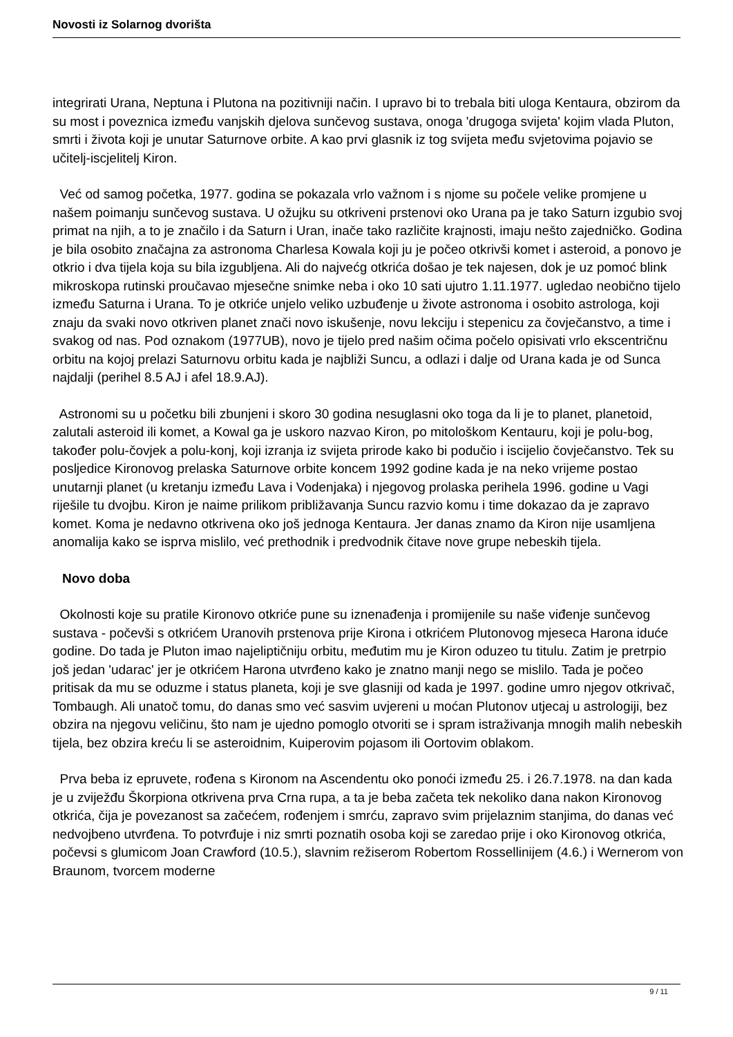Novosti iz Solarnog dvorišta
integrirati Urana, Neptuna i Plutona na pozitivniji način. I upravo bi to trebala biti uloga Kentaura, obzirom da su most i poveznica između vanjskih djelova sunčevog sustava, onoga 'drugoga svijeta' kojim vlada Pluton, smrti i života koji je unutar Saturnove orbite. A kao prvi glasnik iz tog svijeta među svjetovima pojavio se učitelj-iscjelitelj Kiron.
Već od samog početka, 1977. godina se pokazala vrlo važnom i s njome su počele velike promjene u našem poimanju sunčevog sustava. U ožujku su otkriveni prstenovi oko Urana pa je tako Saturn izgubio svoj primat na njih, a to je značilo i da Saturn i Uran, inače tako različite krajnosti, imaju nešto zajedničko. Godina je bila osobito značajna za astronoma Charlesa Kowala koji ju je počeo otkrivši komet i asteroid, a ponovo je otkrio i dva tijela koja su bila izgubljena. Ali do najvećg otkrića došao je tek najesen, dok je uz pomoć blink mikroskopa rutinski proučavao mjesečne snimke neba i oko 10 sati ujutro 1.11.1977. ugledao neobično tijelo između Saturna i Urana. To je otkriće unjelo veliko uzbuđenje u živote astronoma i osobito astrologa, koji znaju da svaki novo otkriven planet znači novo iskušenje, novu lekciju i stepenicu za čovječanstvo, a time i svakog od nas. Pod oznakom (1977UB), novo je tijelo pred našim očima počelo opisivati vrlo ekscentričnu orbitu na kojoj prelazi Saturnovu orbitu kada je najbliži Suncu, a odlazi i dalje od Urana kada je od Sunca najdalji (perihel 8.5 AJ i afel 18.9.AJ).
Astronomi su u početku bili zbunjeni i skoro 30 godina nesuglasni oko toga da li je to planet, planetoid, zalutali asteroid ili komet, a Kowal ga je uskoro nazvao Kiron, po mitološkom Kentauru, koji je polu-bog, također polu-čovjek a polu-konj, koji izranja iz svijeta prirode kako bi podučio i iscijelio čovječanstvo. Tek su posljedice Kironovog prelaska Saturnove orbite koncem 1992 godine kada je na neko vrijeme postao unutarnji planet (u kretanju između Lava i Vodenjaka) i njegovog prolaska perihela 1996. godine u Vagi riješile tu dvojbu. Kiron je naime prilikom približavanja Suncu razvio komu i time dokazao da je zapravo komet. Koma je nedavno otkrivena oko još jednoga Kentaura. Jer danas znamo da Kiron nije usamljena anomalija kako se isprva mislilo, već prethodnik i predvodnik čitave nove grupe nebeskih tijela.
Novo doba
Okolnosti koje su pratile Kironovo otkriće pune su iznenađenja i promijenile su naše viđenje sunčevog sustava - počevši s otkrićem Uranovih prstenova prije Kirona i otkrićem Plutonovog mjeseca Harona iduće godine. Do tada je Pluton imao najeliptičniju orbitu, međutim mu je Kiron oduzeo tu titulu. Zatim je pretrpio još jedan 'udarac' jer je otkrićem Harona utvrđeno kako je znatno manji nego se mislilo. Tada je počeo pritisak da mu se oduzme i status planeta, koji je sve glasniji od kada je 1997. godine umro njegov otkrivač, Tombaugh. Ali unatoč tomu, do danas smo već sasvim uvjereni u moćan Plutonov utjecaj u astrologiji, bez obzira na njegovu veličinu, što nam je ujedno pomoglo otvoriti se i spram istraživanja mnogih malih nebeskih tijela, bez obzira kreću li se asteroidnim, Kuiperovim pojasom ili Oortovim oblakom.
Prva beba iz epruvete, rođena s Kironom na Ascendentu oko ponoći između 25. i 26.7.1978. na dan kada je u zviježđu Škorpiona otkrivena prva Crna rupa, a ta je beba začeta tek nekoliko dana nakon Kironovog otkrića, čija je povezanost sa začećem, rođenjem i smrću, zapravo svim prijelaznim stanjima, do danas već nedvojbeno utvrđena. To potvrđuje i niz smrti poznatih osoba koji se zaredao prije i oko Kironovog otkrića, počevsi s glumicom Joan Crawford (10.5.), slavnim režiserom Robertom Rossellinijem (4.6.) i Wernerom von Braunom, tvorcem moderne
9 / 11